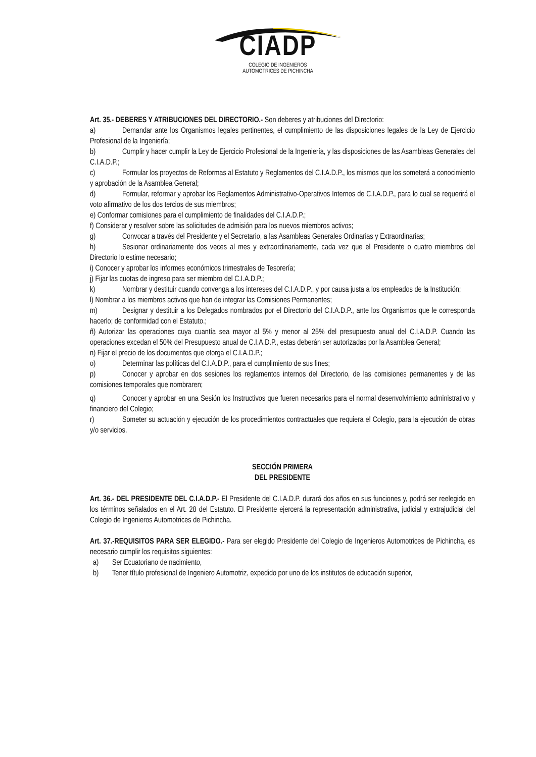CIADP
COLEGIO DE INGENIEROS
AUTOMOTRICES DE PICHINCHA
Art. 35.- DEBERES Y ATRIBUCIONES DEL DIRECTORIO.- Son deberes y atribuciones del Directorio:
a) Demandar ante los Organismos legales pertinentes, el cumplimiento de las disposiciones legales de la Ley de Ejercicio Profesional de la Ingeniería;
b) Cumplir y hacer cumplir la Ley de Ejercicio Profesional de la Ingeniería, y las disposiciones de las Asambleas Generales del C.I.A.D.P.;
c) Formular los proyectos de Reformas al Estatuto y Reglamentos del C.I.A.D.P., los mismos que los someterá a conocimiento y aprobación de la Asamblea General;
d) Formular, reformar y aprobar los Reglamentos Administrativo-Operativos Internos de C.I.A.D.P., para lo cual se requerirá el voto afirmativo de los dos tercios de sus miembros;
e) Conformar comisiones para el cumplimiento de finalidades del C.I.A.D.P.;
f) Considerar y resolver sobre las solicitudes de admisión para los nuevos miembros activos;
g) Convocar a través del Presidente y el Secretario, a las Asambleas Generales Ordinarias y Extraordinarias;
h) Sesionar ordinariamente dos veces al mes y extraordinariamente, cada vez que el Presidente o cuatro miembros del Directorio lo estime necesario;
i) Conocer y aprobar los informes económicos trimestrales de Tesorería;
j) Fijar las cuotas de ingreso para ser miembro del C.I.A.D.P.;
k) Nombrar y destituir cuando convenga a los intereses del C.I.A.D.P., y por causa justa a los empleados de la Institución;
l) Nombrar a los miembros activos que han de integrar las Comisiones Permanentes;
m) Designar y destituir a los Delegados nombrados por el Directorio del C.I.A.D.P., ante los Organismos que le corresponda hacerlo; de conformidad con el Estatuto.;
ñ) Autorizar las operaciones cuya cuantía sea mayor al 5% y menor al 25% del presupuesto anual del C.I.A.D.P. Cuando las operaciones excedan el 50% del Presupuesto anual de C.I.A.D.P., estas deberán ser autorizadas por la Asamblea General;
n) Fijar el precio de los documentos que otorga el C.I.A.D.P.;
o) Determinar las políticas del C.I.A.D.P., para el cumplimiento de sus fines;
p) Conocer y aprobar en dos sesiones los reglamentos internos del Directorio, de las comisiones permanentes y de las comisiones temporales que nombraren;
q) Conocer y aprobar en una Sesión los Instructivos que fueren necesarios para el normal desenvolvimiento administrativo y financiero del Colegio;
r) Someter su actuación y ejecución de los procedimientos contractuales que requiera el Colegio, para la ejecución de obras y/o servicios.
SECCIÓN PRIMERA
DEL PRESIDENTE
Art. 36.- DEL PRESIDENTE DEL C.I.A.D.P.- El Presidente del C.I.A.D.P. durará dos años en sus funciones y, podrá ser reelegido en los términos señalados en el Art. 28 del Estatuto. El Presidente ejercerá la representación administrativa, judicial y extrajudicial del Colegio de Ingenieros Automotrices de Pichincha.
Art. 37.-REQUISITOS PARA SER ELEGIDO.- Para ser elegido Presidente del Colegio de Ingenieros Automotrices de Pichincha, es necesario cumplir los requisitos siguientes:
a) Ser Ecuatoriano de nacimiento,
b) Tener título profesional de Ingeniero Automotriz, expedido por uno de los institutos de educación superior,